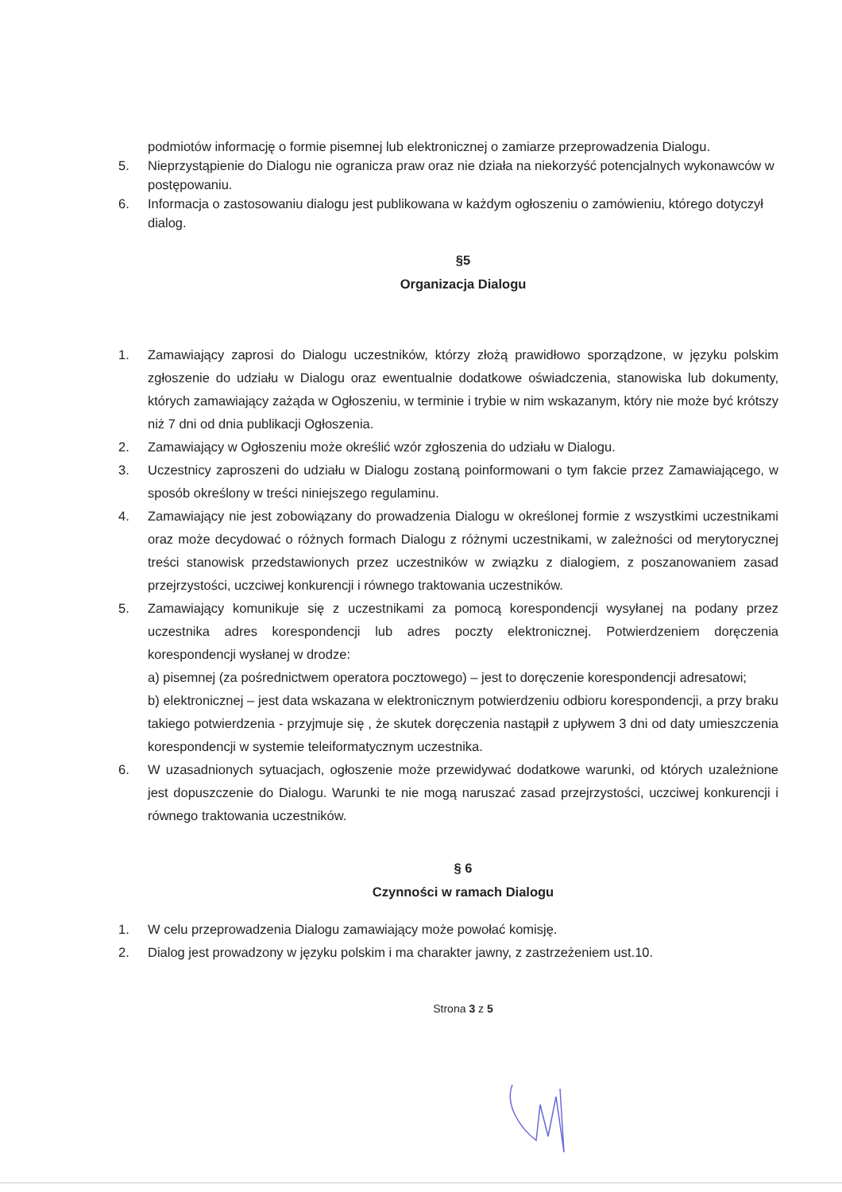podmiotów informację o formie pisemnej lub elektronicznej o zamiarze przeprowadzenia Dialogu.
5. Nieprzystąpienie do Dialogu nie ogranicza praw oraz nie działa na niekorzyść potencjalnych wykonawców w postępowaniu.
6. Informacja o zastosowaniu dialogu jest publikowana w każdym ogłoszeniu o zamówieniu, którego dotyczył dialog.
§5
Organizacja Dialogu
1. Zamawiający zaprosi do Dialogu uczestników, którzy złożą prawidłowo sporządzone, w języku polskim zgłoszenie do udziału w Dialogu oraz ewentualnie dodatkowe oświadczenia, stanowiska lub dokumenty, których zamawiający zażąda w Ogłoszeniu, w terminie i trybie w nim wskazanym, który nie może być krótszy niż 7 dni od dnia publikacji Ogłoszenia.
2. Zamawiający w Ogłoszeniu może określić wzór zgłoszenia do udziału w Dialogu.
3. Uczestnicy zaproszeni do udziału w Dialogu zostaną poinformowani o tym fakcie przez Zamawiającego, w sposób określony w treści niniejszego regulaminu.
4. Zamawiający nie jest zobowiązany do prowadzenia Dialogu w określonej formie z wszystkimi uczestnikami oraz może decydować o różnych formach Dialogu z różnymi uczestnikami, w zależności od merytorycznej treści stanowisk przedstawionych przez uczestników w związku z dialogiem, z poszanowaniem zasad przejrzystości, uczciwej konkurencji i równego traktowania uczestników.
5. Zamawiający komunikuje się z uczestnikami za pomocą korespondencji wysyłanej na podany przez uczestnika adres korespondencji lub adres poczty elektronicznej. Potwierdzeniem doręczenia korespondencji wysłanej w drodze:
a) pisemnej (za pośrednictwem operatora pocztowego) – jest to doręczenie korespondencji adresatowi;
b) elektronicznej – jest data wskazana w elektronicznym potwierdzeniu odbioru korespondencji, a przy braku takiego potwierdzenia - przyjmuje się , że skutek doręczenia nastąpił z upływem 3 dni od daty umieszczenia korespondencji w systemie teleiformatycznym uczestnika.
6. W uzasadnionych sytuacjach, ogłoszenie może przewidywać dodatkowe warunki, od których uzależnione jest dopuszczenie do Dialogu. Warunki te nie mogą naruszać zasad przejrzystości, uczciwej konkurencji i równego traktowania uczestników.
§ 6
Czynności w ramach Dialogu
1. W celu przeprowadzenia Dialogu zamawiający może powołać komisję.
2. Dialog jest prowadzony w języku polskim i ma charakter jawny, z zastrzeżeniem ust.10.
Strona 3 z 5